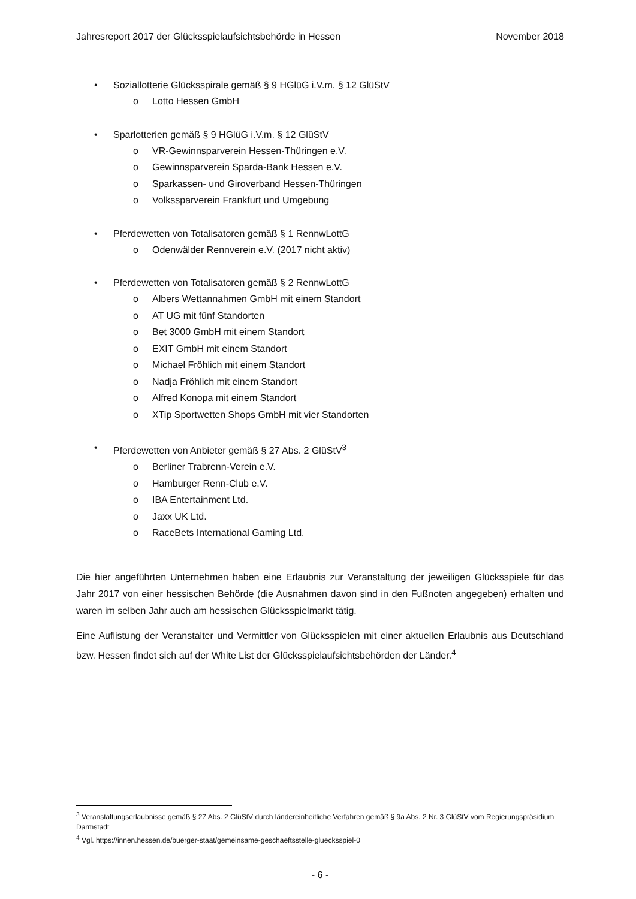Jahresreport 2017 der Glücksspielaufsichtsbehörde in Hessen November 2018
• Soziallotterie Glücksspirale gemäß § 9 HGlüG i.V.m. § 12 GlüStV
o Lotto Hessen GmbH
• Sparlotterien gemäß § 9 HGlüG i.V.m. § 12 GlüStV
o VR-Gewinnsparverein Hessen-Thüringen e.V.
o Gewinnsparverein Sparda-Bank Hessen e.V.
o Sparkassen- und Giroverband Hessen-Thüringen
o Volkssparverein Frankfurt und Umgebung
• Pferdewetten von Totalisatoren gemäß § 1 RennwLottG
o Odenwälder Rennverein e.V. (2017 nicht aktiv)
• Pferdewetten von Totalisatoren gemäß § 2 RennwLottG
o Albers Wettannahmen GmbH mit einem Standort
o AT UG mit fünf Standorten
o Bet 3000 GmbH mit einem Standort
o EXIT GmbH mit einem Standort
o Michael Fröhlich mit einem Standort
o Nadja Fröhlich mit einem Standort
o Alfred Konopa mit einem Standort
o XTip Sportwetten Shops GmbH mit vier Standorten
• Pferdewetten von Anbieter gemäß § 27 Abs. 2 GlüStV<sup>3</sup>
o Berliner Trabrenn-Verein e.V.
o Hamburger Renn-Club e.V.
o IBA Entertainment Ltd.
o Jaxx UK Ltd.
o RaceBets International Gaming Ltd.
Die hier angeführten Unternehmen haben eine Erlaubnis zur Veranstaltung der jeweiligen Glücksspiele für das Jahr 2017 von einer hessischen Behörde (die Ausnahmen davon sind in den Fußnoten angegeben) erhalten und waren im selben Jahr auch am hessischen Glücksspielmarkt tätig.
Eine Auflistung der Veranstalter und Vermittler von Glücksspielen mit einer aktuellen Erlaubnis aus Deutschland bzw. Hessen findet sich auf der White List der Glücksspielaufsichtsbehörden der Länder.<sup>4</sup>
<sup>3</sup> Veranstaltungserlaubnisse gemäß § 27 Abs. 2 GlüStV durch ländereinheitliche Verfahren gemäß § 9a Abs. 2 Nr. 3 GlüStV vom Regierungspräsidium Darmstadt
<sup>4</sup> Vgl. https://innen.hessen.de/buerger-staat/gemeinsame-geschaeftsstelle-gluecksspiel-0
- 6 -